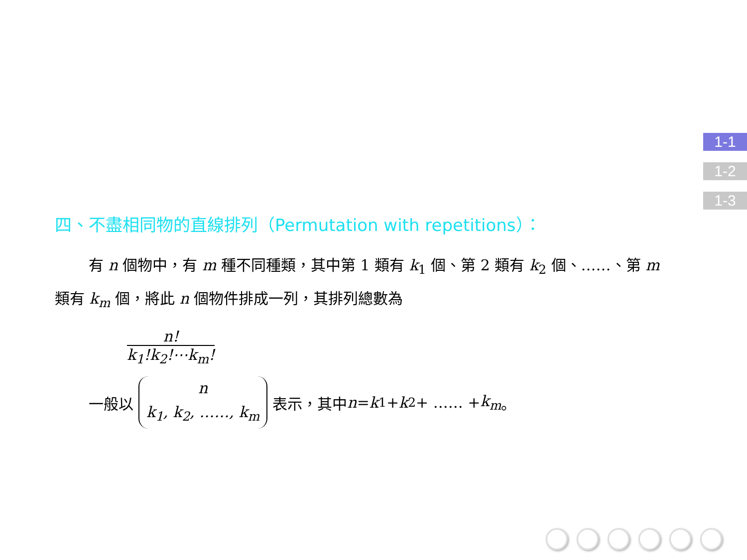1-1
1-2
1-3
四、不盡相同物的直線排列（Permutation with repetitions）：
有 n 個物中，有 m 種不同種類，其中第 1 類有 k<sub>1</sub> 個、第 2 類有 k<sub>2</sub> 個、……、第 m 類有 k<sub>m</sub> 個，將此 n 個物件排成一列，其排列總數為
n!
k<sub>1</sub>!k<sub>2</sub>!⋯k<sub>m</sub>!
一般以 n
k<sub>1</sub>, k<sub>2</sub>, ……, k<sub>m</sub> 表示，其中 n = k<sub>1</sub> + k<sub>2</sub> + …… + k<sub>m</sub> 。